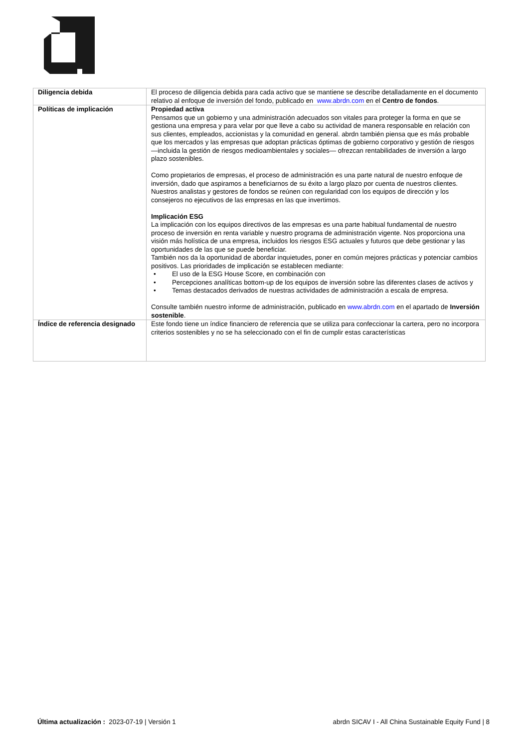| Diligencia debida | El proceso de diligencia debida para cada activo que se mantiene se describe detalladamente en el documento relativo al enfoque de inversión del fondo, publicado en www.abrdn.com en el Centro de fondos . |
| Políticas de implicación | Propiedad activa Pensamos que un gobierno y una administración adecuados son vitales para proteger la forma en que se gestiona una empresa y para velar por que lleve a cabo su actividad de manera responsable en relación con sus clientes, empleados, accionistas y la comunidad en general. abrdn también piensa que es más probable que los mercados y las empresas que adoptan prácticas óptimas de gobierno corporativo y gestión de riesgos —incluida la gestión de riesgos medioambientales y sociales— ofrezcan rentabilidades de inversión a largo plazo sostenibles. Como propietarios de empresas, el proceso de administración es una parte natural de nuestro enfoque de inversión, dado que aspiramos a beneficiarnos de su éxito a largo plazo por cuenta de nuestros clientes. Nuestros analistas y gestores de fondos se reúnen con regularidad con los equipos de dirección y los consejeros no ejecutivos de las empresas en las que invertimos. Implicación ESG La implicación con los equipos directivos de las empresas es una parte habitual fundamental de nuestro proceso de inversión en renta variable y nuestro programa de administración vigente. Nos proporciona una visión más holística de una empresa, incluidos los riesgos ESG actuales y futuros que debe gestionar y las oportunidades de las que se puede beneficiar. También nos da la oportunidad de abordar inquietudes, poner en común mejores prácticas y potenciar cambios positivos. Las prioridades de implicación se establecen mediante: • El uso de la ESG House Score, en combinación con • Percepciones analíticas bottom-up de los equipos de inversión sobre las diferentes clases de activos y • Temas destacados derivados de nuestras actividades de administración a escala de empresa. Consulte también nuestro informe de administración, publicado en www.abrdn.com en el apartado de Inversión sostenible . |
| Índice de referencia designado | Este fondo tiene un índice financiero de referencia que se utiliza para confeccionar la cartera, pero no incorpora criterios sostenibles y no se ha seleccionado con el fin de cumplir estas características |
Última actualización : 2023-07-19 | Versión 1
abrdn SICAV I - All China Sustainable Equity Fund | 8